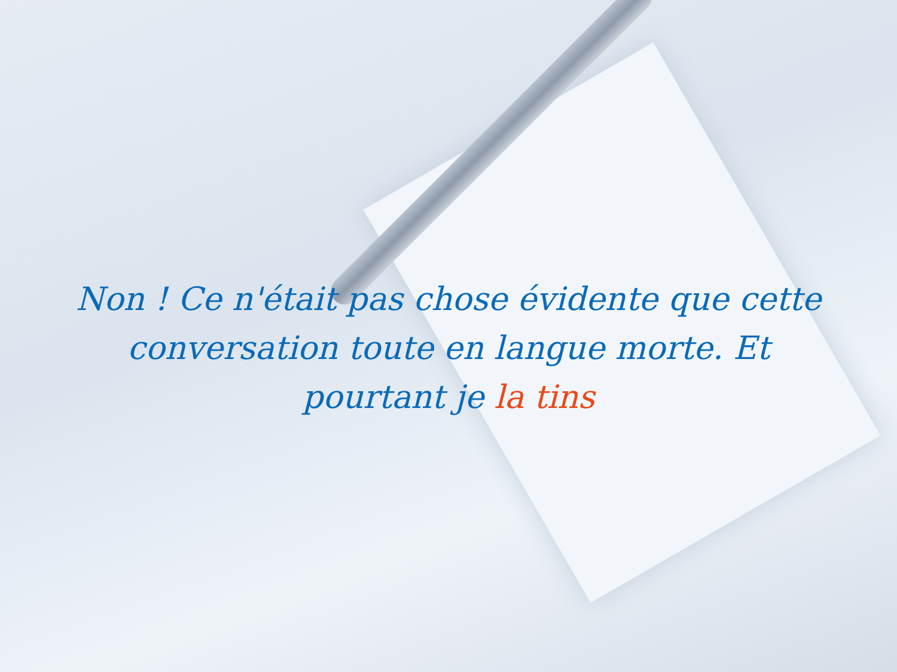Non ! Ce n'était pas chose évidente que cette conversation toute en langue morte. Et pourtant je la tins